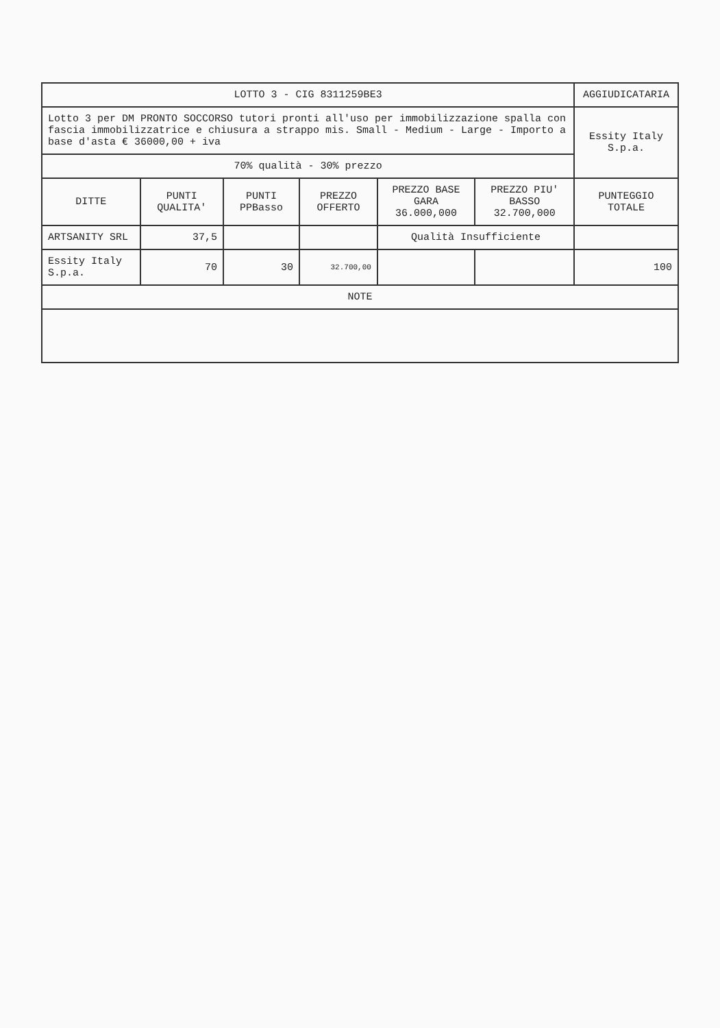| LOTTO 3 - CIG 8311259BE3 | | | | | | AGGIUDICATARIA |
| Lotto 3 per DM PRONTO SOCCORSO tutori pronti all'uso per immobilizzazione spalla con fascia immobilizzatrice e chiusura a strappo mis. Small - Medium - Large - Importo a base d'asta € 36000,00 + iva | | | | | | Essity Italy S.p.a. |
| 70% qualità - 30% prezzo | | | | | | |
| DITTE | PUNTI QUALITA' | PUNTI PPBasso | PREZZO OFFERTO | PREZZO BASE GARA 36.000,000 | PREZZO PIU' BASSO 32.700,000 | PUNTEGGIO TOTALE |
| ARTSANITY SRL | 37,5 | | | Qualità Insufficiente | | |
| Essity Italy S.p.a. | 70 | 30 | 32.700,00 | | | 100 |
| NOTE | | | | | | |